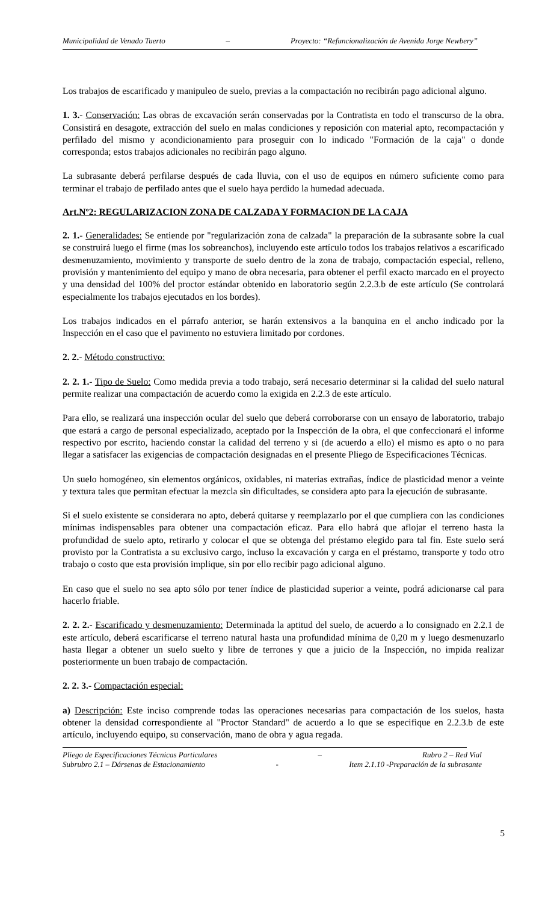Municipalidad de Venado Tuerto – Proyecto: “Refuncionalización de Avenida Jorge Newbery”
Los trabajos de escarificado y manipuleo de suelo, previas a la compactación no recibirán pago adicional alguno.
1. 3.- Conservación: Las obras de excavación serán conservadas por la Contratista en todo el transcurso de la obra. Consistirá en desagote, extracción del suelo en malas condiciones y reposición con material apto, recompactación y perfilado del mismo y acondicionamiento para proseguir con lo indicado "Formación de la caja" o donde corresponda; estos trabajos adicionales no recibirán pago alguno.
La subrasante deberá perfilarse después de cada lluvia, con el uso de equipos en número suficiente como para terminar el trabajo de perfilado antes que el suelo haya perdido la humedad adecuada.
Art.Nº2: REGULARIZACION ZONA DE CALZADA Y FORMACION DE LA CAJA
2. 1.- Generalidades: Se entiende por "regularización zona de calzada" la preparación de la subrasante sobre la cual se construirá luego el firme (mas los sobreanchos), incluyendo este artículo todos los trabajos relativos a escarificado desmenuzamiento, movimiento y transporte de suelo dentro de la zona de trabajo, compactación especial, relleno, provisión y mantenimiento del equipo y mano de obra necesaria, para obtener el perfil exacto marcado en el proyecto y una densidad del 100% del proctor estándar obtenido en laboratorio según 2.2.3.b de este artículo (Se controlará especialmente los trabajos ejecutados en los bordes).
Los trabajos indicados en el párrafo anterior, se harán extensivos a la banquina en el ancho indicado por la Inspección en el caso que el pavimento no estuviera limitado por cordones.
2. 2.- Método constructivo:
2. 2. 1.- Tipo de Suelo: Como medida previa a todo trabajo, será necesario determinar si la calidad del suelo natural permite realizar una compactación de acuerdo como la exigida en 2.2.3 de este artículo.
Para ello, se realizará una inspección ocular del suelo que deberá corroborarse con un ensayo de laboratorio, trabajo que estará a cargo de personal especializado, aceptado por la Inspección de la obra, el que confeccionará el informe respectivo por escrito, haciendo constar la calidad del terreno y si (de acuerdo a ello) el mismo es apto o no para llegar a satisfacer las exigencias de compactación designadas en el presente Pliego de Especificaciones Técnicas.
Un suelo homogéneo, sin elementos orgánicos, oxidables, ni materias extrañas, índice de plasticidad menor a veinte y textura tales que permitan efectuar la mezcla sin dificultades, se considera apto para la ejecución de subrasante.
Si el suelo existente se considerara no apto, deberá quitarse y reemplazarlo por el que cumpliera con las condiciones mínimas indispensables para obtener una compactación eficaz. Para ello habrá que aflojar el terreno hasta la profundidad de suelo apto, retirarlo y colocar el que se obtenga del préstamo elegido para tal fin. Este suelo será provisto por la Contratista a su exclusivo cargo, incluso la excavación y carga en el préstamo, transporte y todo otro trabajo o costo que esta provisión implique, sin por ello recibir pago adicional alguno.
En caso que el suelo no sea apto sólo por tener índice de plasticidad superior a veinte, podrá adicionarse cal para hacerlo friable.
2. 2. 2.- Escarificado y desmenuzamiento: Determinada la aptitud del suelo, de acuerdo a lo consignado en 2.2.1 de este artículo, deberá escarificarse el terreno natural hasta una profundidad mínima de 0,20 m y luego desmenuzarlo hasta llegar a obtener un suelo suelto y libre de terrones y que a juicio de la Inspección, no impida realizar posteriormente un buen trabajo de compactación.
2. 2. 3.- Compactación especial:
a) Descripción: Este inciso comprende todas las operaciones necesarias para compactación de los suelos, hasta obtener la densidad correspondiente al "Proctor Standard" de acuerdo a lo que se especifique en 2.2.3.b de este artículo, incluyendo equipo, su conservación, mano de obra y agua regada.
5
Pliego de Especificaciones Técnicas Particulares – Rubro 2 – Red Vial
Subrubro 2.1 – Dársenas de Estacionamiento - Item 2.1.10 -Preparación de la subrasante